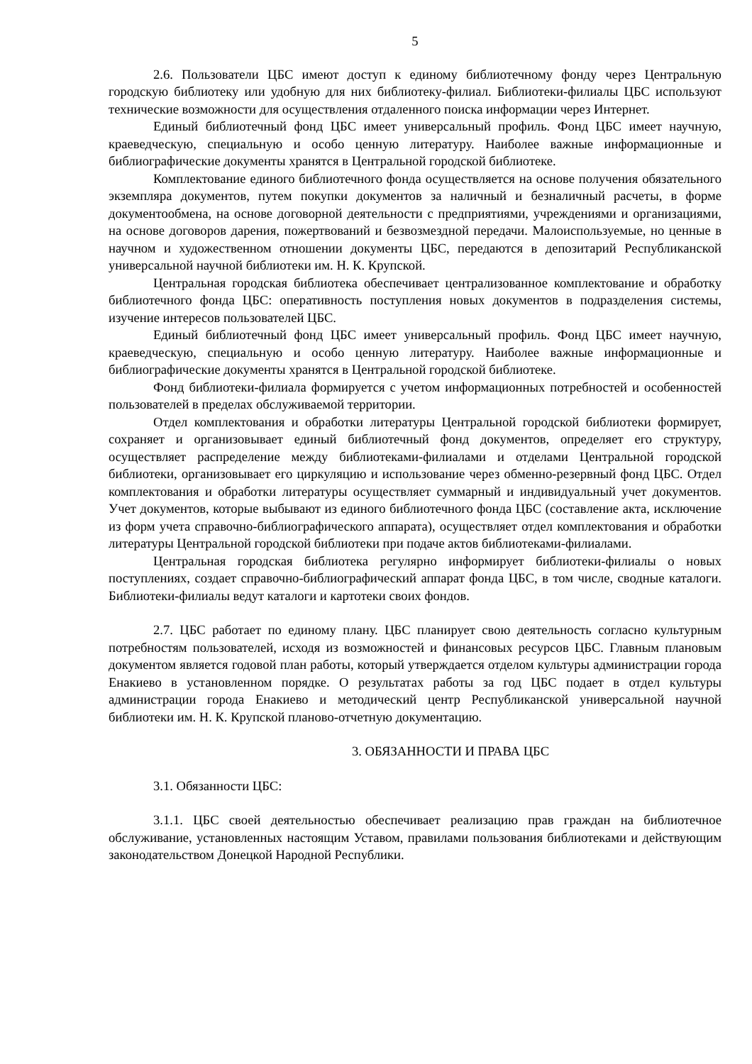5
2.6. Пользователи ЦБС имеют доступ к единому библиотечному фонду через Центральную городскую библиотеку или удобную для них библиотеку-филиал. Библиотеки-филиалы ЦБС используют технические возможности для осуществления отдаленного поиска информации через Интернет.
Единый библиотечный фонд ЦБС имеет универсальный профиль. Фонд ЦБС имеет научную, краеведческую, специальную и особо ценную литературу. Наиболее важные информационные и библиографические документы хранятся в Центральной городской библиотеке.
Комплектование единого библиотечного фонда осуществляется на основе получения обязательного экземпляра документов, путем покупки документов за наличный и безналичный расчеты, в форме документообмена, на основе договорной деятельности с предприятиями, учреждениями и организациями, на основе договоров дарения, пожертвований и безвозмездной передачи. Малоиспользуемые, но ценные в научном и художественном отношении документы ЦБС, передаются в депозитарий Республиканской универсальной научной библиотеки им. Н. К. Крупской.
Центральная городская библиотека обеспечивает централизованное комплектование и обработку библиотечного фонда ЦБС: оперативность поступления новых документов в подразделения системы, изучение интересов пользователей ЦБС.
Единый библиотечный фонд ЦБС имеет универсальный профиль. Фонд ЦБС имеет научную, краеведческую, специальную и особо ценную литературу. Наиболее важные информационные и библиографические документы хранятся в Центральной городской библиотеке.
Фонд библиотеки-филиала формируется с учетом информационных потребностей и особенностей пользователей в пределах обслуживаемой территории.
Отдел комплектования и обработки литературы Центральной городской библиотеки формирует, сохраняет и организовывает единый библиотечный фонд документов, определяет его структуру, осуществляет распределение между библиотеками-филиалами и отделами Центральной городской библиотеки, организовывает его циркуляцию и использование через обменно-резервный фонд ЦБС. Отдел комплектования и обработки литературы осуществляет суммарный и индивидуальный учет документов. Учет документов, которые выбывают из единого библиотечного фонда ЦБС (составление акта, исключение из форм учета справочно-библиографического аппарата), осуществляет отдел комплектования и обработки литературы Центральной городской библиотеки при подаче актов библиотеками-филиалами.
Центральная городская библиотека регулярно информирует библиотеки-филиалы о новых поступлениях, создает справочно-библиографический аппарат фонда ЦБС, в том числе, сводные каталоги. Библиотеки-филиалы ведут каталоги и картотеки своих фондов.
2.7. ЦБС работает по единому плану. ЦБС планирует свою деятельность согласно культурным потребностям пользователей, исходя из возможностей и финансовых ресурсов ЦБС. Главным плановым документом является годовой план работы, который утверждается отделом культуры администрации города Енакиево в установленном порядке. О результатах работы за год ЦБС подает в отдел культуры администрации города Енакиево и методический центр Республиканской универсальной научной библиотеки им. Н. К. Крупской планово-отчетную документацию.
3. ОБЯЗАННОСТИ И ПРАВА ЦБС
3.1. Обязанности ЦБС:
3.1.1. ЦБС своей деятельностью обеспечивает реализацию прав граждан на библиотечное обслуживание, установленных настоящим Уставом, правилами пользования библиотеками и действующим законодательством Донецкой Народной Республики.